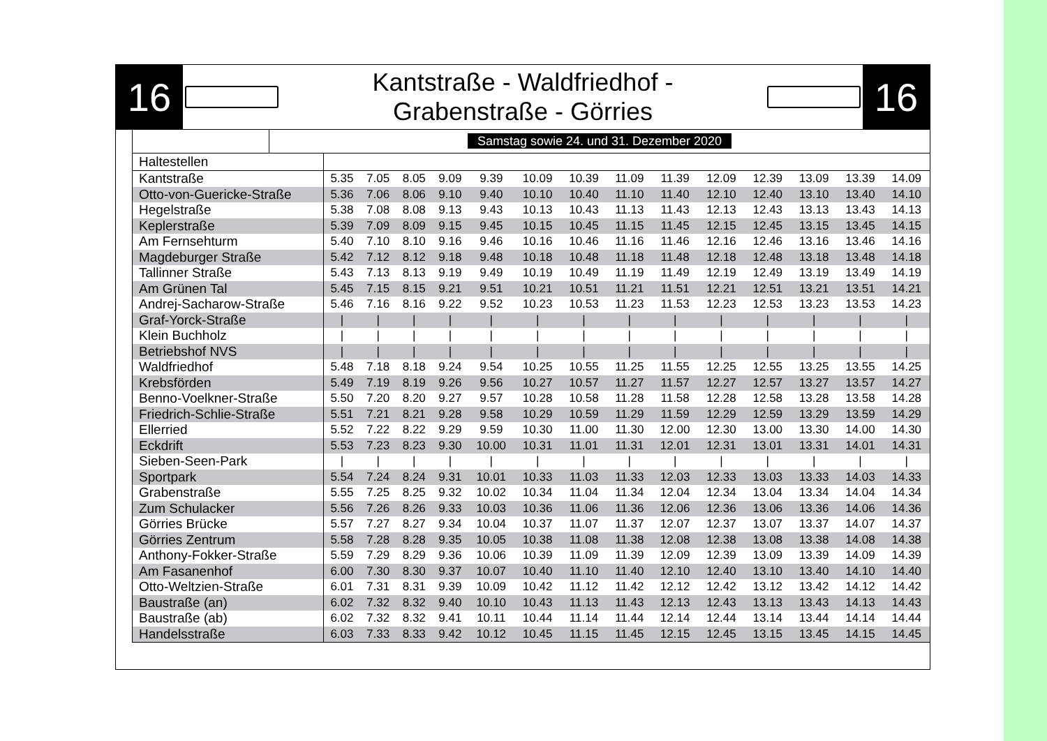16
Kantstraße - Waldfriedhof -
Grabenstraße - Görries
16
Samstag sowie 24. und 31. Dezember 2020
| Haltestellen | | | | | | | | | | | | | | | |
| --- | --- | --- | --- | --- | --- | --- | --- | --- | --- | --- | --- | --- | --- | --- | --- |
| Kantstraße | 5.35 | 7.05 | 8.05 | 9.09 | 9.39 | 10.09 | 10.39 | 11.09 | 11.39 | 12.09 | 12.39 | 13.09 | 13.39 | 14.09 | |
| Otto-von-Guericke-Straße | 5.36 | 7.06 | 8.06 | 9.10 | 9.40 | 10.10 | 10.40 | 11.10 | 11.40 | 12.10 | 12.40 | 13.10 | 13.40 | 14.10 | |
| Hegelstraße | 5.38 | 7.08 | 8.08 | 9.13 | 9.43 | 10.13 | 10.43 | 11.13 | 11.43 | 12.13 | 12.43 | 13.13 | 13.43 | 14.13 | |
| Keplerstraße | 5.39 | 7.09 | 8.09 | 9.15 | 9.45 | 10.15 | 10.45 | 11.15 | 11.45 | 12.15 | 12.45 | 13.15 | 13.45 | 14.15 | |
| Am Fernsehturm | 5.40 | 7.10 | 8.10 | 9.16 | 9.46 | 10.16 | 10.46 | 11.16 | 11.46 | 12.16 | 12.46 | 13.16 | 13.46 | 14.16 | |
| Magdeburger Straße | 5.42 | 7.12 | 8.12 | 9.18 | 9.48 | 10.18 | 10.48 | 11.18 | 11.48 | 12.18 | 12.48 | 13.18 | 13.48 | 14.18 | |
| Tallinner Straße | 5.43 | 7.13 | 8.13 | 9.19 | 9.49 | 10.19 | 10.49 | 11.19 | 11.49 | 12.19 | 12.49 | 13.19 | 13.49 | 14.19 | |
| Am Grünen Tal | 5.45 | 7.15 | 8.15 | 9.21 | 9.51 | 10.21 | 10.51 | 11.21 | 11.51 | 12.21 | 12.51 | 13.21 | 13.51 | 14.21 | |
| Andrej-Sacharow-Straße | 5.46 | 7.16 | 8.16 | 9.22 | 9.52 | 10.23 | 10.53 | 11.23 | 11.53 | 12.23 | 12.53 | 13.23 | 13.53 | 14.23 | |
| Graf-Yorck-Straße | / | / | / | / | / | / | / | / | / | / | / | / | / | / | |
| Klein Buchholz | / | / | / | / | / | / | / | / | / | / | / | / | / | / | |
| Betriebshof NVS | / | / | / | / | / | / | / | / | / | / | / | / | / | / | |
| Waldfriedhof | 5.48 | 7.18 | 8.18 | 9.24 | 9.54 | 10.25 | 10.55 | 11.25 | 11.55 | 12.25 | 12.55 | 13.25 | 13.55 | 14.25 | |
| Krebsförden | 5.49 | 7.19 | 8.19 | 9.26 | 9.56 | 10.27 | 10.57 | 11.27 | 11.57 | 12.27 | 12.57 | 13.27 | 13.57 | 14.27 | |
| Benno-Voelkner-Straße | 5.50 | 7.20 | 8.20 | 9.27 | 9.57 | 10.28 | 10.58 | 11.28 | 11.58 | 12.28 | 12.58 | 13.28 | 13.58 | 14.28 | |
| Friedrich-Schlie-Straße | 5.51 | 7.21 | 8.21 | 9.28 | 9.58 | 10.29 | 10.59 | 11.29 | 11.59 | 12.29 | 12.59 | 13.29 | 13.59 | 14.29 | |
| Ellerried | 5.52 | 7.22 | 8.22 | 9.29 | 9.59 | 10.30 | 11.00 | 11.30 | 12.00 | 12.30 | 13.00 | 13.30 | 14.00 | 14.30 | |
| Eckdrift | 5.53 | 7.23 | 8.23 | 9.30 | 10.00 | 10.31 | 11.01 | 11.31 | 12.01 | 12.31 | 13.01 | 13.31 | 14.01 | 14.31 | |
| Sieben-Seen-Park | / | / | / | / | / | / | / | / | / | / | / | / | / | / | |
| Sportpark | 5.54 | 7.24 | 8.24 | 9.31 | 10.01 | 10.33 | 11.03 | 11.33 | 12.03 | 12.33 | 13.03 | 13.33 | 14.03 | 14.33 | |
| Grabenstraße | 5.55 | 7.25 | 8.25 | 9.32 | 10.02 | 10.34 | 11.04 | 11.34 | 12.04 | 12.34 | 13.04 | 13.34 | 14.04 | 14.34 | |
| Zum Schulacker | 5.56 | 7.26 | 8.26 | 9.33 | 10.03 | 10.36 | 11.06 | 11.36 | 12.06 | 12.36 | 13.06 | 13.36 | 14.06 | 14.36 | |
| Görries Brücke | 5.57 | 7.27 | 8.27 | 9.34 | 10.04 | 10.37 | 11.07 | 11.37 | 12.07 | 12.37 | 13.07 | 13.37 | 14.07 | 14.37 | |
| Görries Zentrum | 5.58 | 7.28 | 8.28 | 9.35 | 10.05 | 10.38 | 11.08 | 11.38 | 12.08 | 12.38 | 13.08 | 13.38 | 14.08 | 14.38 | |
| Anthony-Fokker-Straße | 5.59 | 7.29 | 8.29 | 9.36 | 10.06 | 10.39 | 11.09 | 11.39 | 12.09 | 12.39 | 13.09 | 13.39 | 14.09 | 14.39 | |
| Am Fasanenhof | 6.00 | 7.30 | 8.30 | 9.37 | 10.07 | 10.40 | 11.10 | 11.40 | 12.10 | 12.40 | 13.10 | 13.40 | 14.10 | 14.40 | |
| Otto-Weltzien-Straße | 6.01 | 7.31 | 8.31 | 9.39 | 10.09 | 10.42 | 11.12 | 11.42 | 12.12 | 12.42 | 13.12 | 13.42 | 14.12 | 14.42 | |
| Baustraße (an) | 6.02 | 7.32 | 8.32 | 9.40 | 10.10 | 10.43 | 11.13 | 11.43 | 12.13 | 12.43 | 13.13 | 13.43 | 14.13 | 14.43 | |
| Baustraße (ab) | 6.02 | 7.32 | 8.32 | 9.41 | 10.11 | 10.44 | 11.14 | 11.44 | 12.14 | 12.44 | 13.14 | 13.44 | 14.14 | 14.44 | |
| Handelsstraße | 6.03 | 7.33 | 8.33 | 9.42 | 10.12 | 10.45 | 11.15 | 11.45 | 12.15 | 12.45 | 13.15 | 13.45 | 14.15 | 14.45 | |